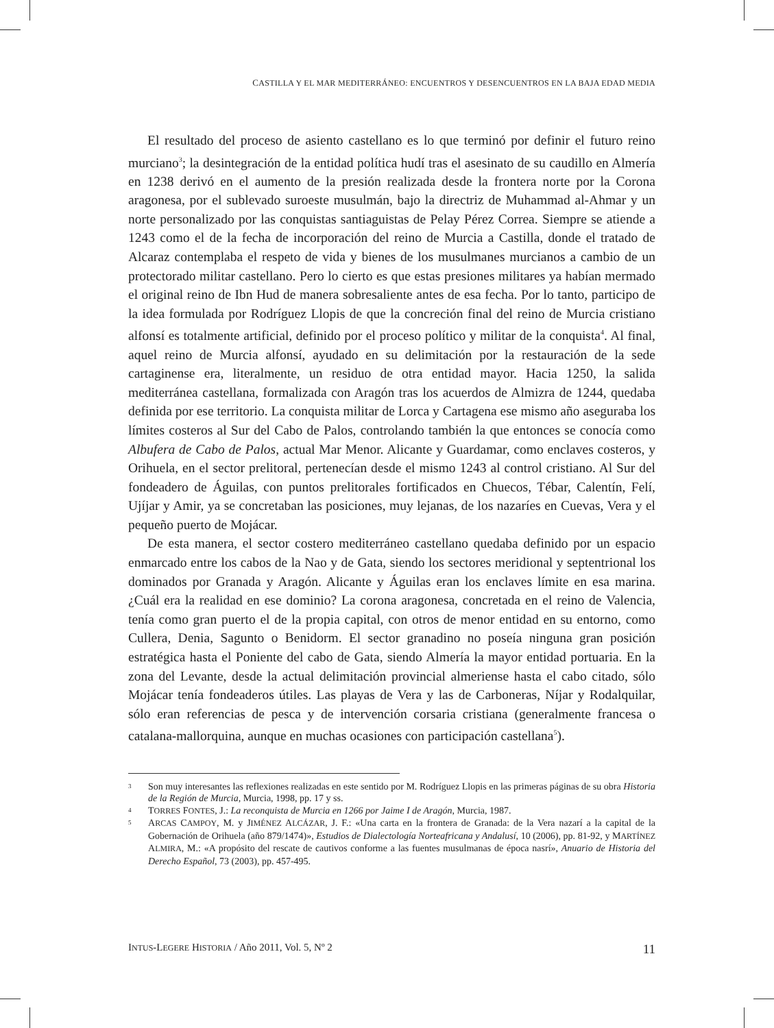CASTILLA Y EL MAR MEDITERRÁNEO: ENCUENTROS Y DESENCUENTROS EN LA BAJA EDAD MEDIA
El resultado del proceso de asiento castellano es lo que terminó por definir el futuro reino murciano<sup>3</sup>; la desintegración de la entidad política hudí tras el asesinato de su caudillo en Almería en 1238 derivó en el aumento de la presión realizada desde la frontera norte por la Corona aragonesa, por el sublevado suroeste musulmán, bajo la directriz de Muhammad al-Ahmar y un norte personalizado por las conquistas santiaguistas de Pelay Pérez Correa. Siempre se atiende a 1243 como el de la fecha de incorporación del reino de Murcia a Castilla, donde el tratado de Alcaraz contemplaba el respeto de vida y bienes de los musulmanes murcianos a cambio de un protectorado militar castellano. Pero lo cierto es que estas presiones militares ya habían mermado el original reino de Ibn Hud de manera sobresaliente antes de esa fecha. Por lo tanto, participo de la idea formulada por Rodríguez Llopis de que la concreción final del reino de Murcia cristiano alfonsí es totalmente artificial, definido por el proceso político y militar de la conquista<sup>4</sup>. Al final, aquel reino de Murcia alfonsí, ayudado en su delimitación por la restauración de la sede cartaginense era, literalmente, un residuo de otra entidad mayor. Hacia 1250, la salida mediterránea castellana, formalizada con Aragón tras los acuerdos de Almizra de 1244, quedaba definida por ese territorio. La conquista militar de Lorca y Cartagena ese mismo año aseguraba los límites costeros al Sur del Cabo de Palos, controlando también la que entonces se conocía como Albufera de Cabo de Palos, actual Mar Menor. Alicante y Guardamar, como enclaves costeros, y Orihuela, en el sector prelitoral, pertenecían desde el mismo 1243 al control cristiano. Al Sur del fondeadero de Águilas, con puntos prelitorales fortificados en Chuecos, Tébar, Calentín, Felí, Ujíjar y Amir, ya se concretaban las posiciones, muy lejanas, de los nazaríes en Cuevas, Vera y el pequeño puerto de Mojácar.
De esta manera, el sector costero mediterráneo castellano quedaba definido por un espacio enmarcado entre los cabos de la Nao y de Gata, siendo los sectores meridional y septentrional los dominados por Granada y Aragón. Alicante y Águilas eran los enclaves límite en esa marina. ¿Cuál era la realidad en ese dominio? La corona aragonesa, concretada en el reino de Valencia, tenía como gran puerto el de la propia capital, con otros de menor entidad en su entorno, como Cullera, Denia, Sagunto o Benidorm. El sector granadino no poseía ninguna gran posición estratégica hasta el Poniente del cabo de Gata, siendo Almería la mayor entidad portuaria. En la zona del Levante, desde la actual delimitación provincial almeriense hasta el cabo citado, sólo Mojácar tenía fondeaderos útiles. Las playas de Vera y las de Carboneras, Níjar y Rodalquilar, sólo eran referencias de pesca y de intervención corsaria cristiana (generalmente francesa o catalana-mallorquina, aunque en muchas ocasiones con participación castellana<sup>5</sup>).
3
Son muy interesantes las reflexiones realizadas en este sentido por M. Rodríguez Llopis en las primeras páginas de su obra Historia de la Región de Murcia, Murcia, 1998, pp. 17 y ss.
4
TORRES FONTES, J.: La reconquista de Murcia en 1266 por Jaime I de Aragón, Murcia, 1987.
5
ARCAS CAMPOY, M. y JIMÉNEZ ALCÁZAR, J. F.: «Una carta en la frontera de Granada: de la Vera nazarí a la capital de la Gobernación de Orihuela (año 879/1474)», Estudios de Dialectología Norteafricana y Andalusí, 10 (2006), pp. 81-92, y MARTÍNEZ ALMIRA, M.: «A propósito del rescate de cautivos conforme a las fuentes musulmanas de época nasrí», Anuario de Historia del Derecho Español, 73 (2003), pp. 457-495.
INTUS-LEGERE HISTORIA / Año 2011, Vol. 5, Nº 2 11